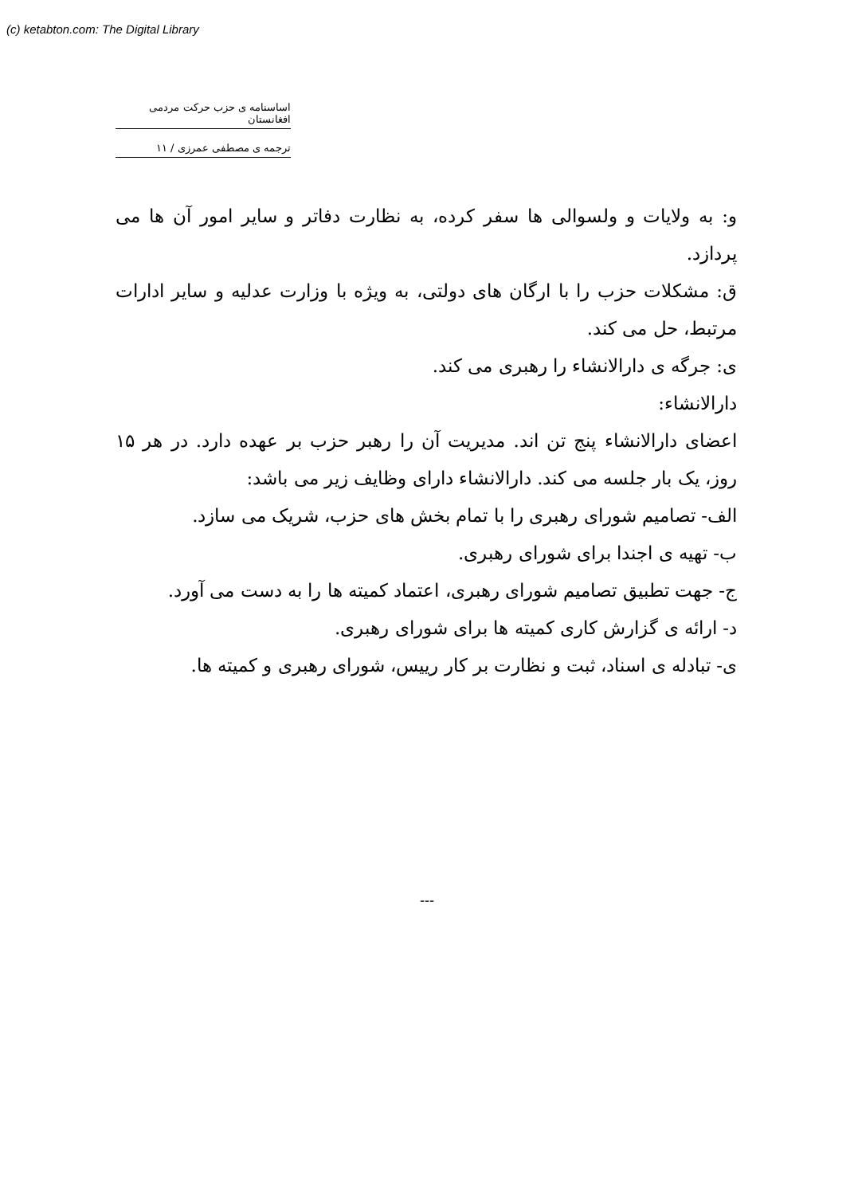(c) ketabton.com: The Digital Library
اساسنامه ی حزب حرکت مردمی افغانستان
ترجمه ی مصطفی عمرزی / ۱۱
و: به ولایات و ولسوالی ها سفر کرده، به نظارت دفاتر و سایر امور آن ها می پردازد.
ق: مشکلات حزب را با ارگان های دولتی، به ویژه با وزارت عدلیه و سایر ادارات مرتبط، حل می کند.
ی: جرگه ی دارالانشاء را رهبری می کند.
دارالانشاء:
اعضای دارالانشاء پنج تن اند. مدیریت آن را رهبر حزب بر عهده دارد. در هر ۱۵ روز، یک بار جلسه می کند. دارالانشاء دارای وظایف زیر می باشد:
الف- تصامیم شورای رهبری را با تمام بخش های حزب، شریک می سازد.
ب- تهیه ی اجندا برای شورای رهبری.
ج- جهت تطبیق تصامیم شورای رهبری، اعتماد کمیته ها را به دست می آورد.
د- ارائه ی گزارش کاری کمیته ها برای شورای رهبری.
ی- تبادله ی اسناد، ثبت و نظارت بر کار رییس، شورای رهبری و کمیته ها.
---